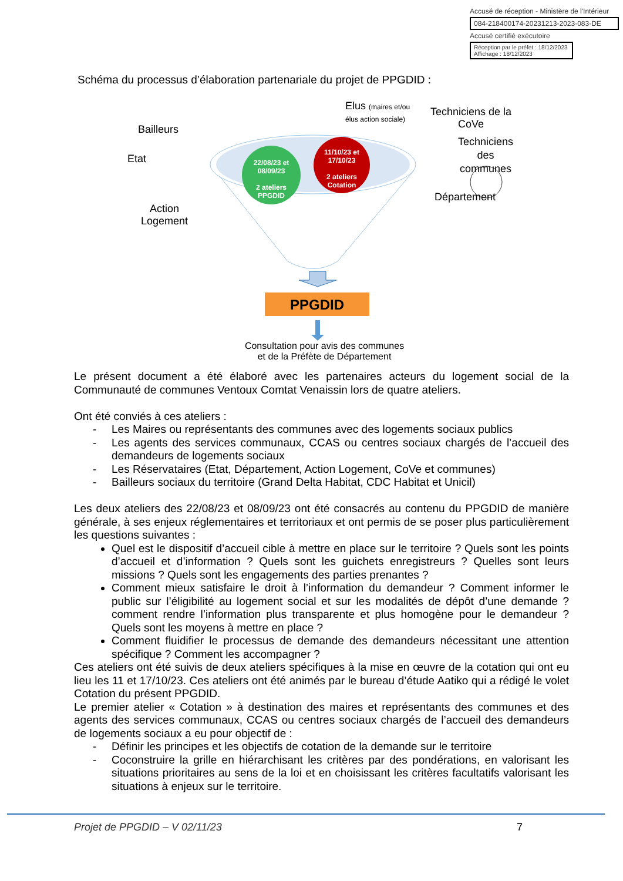Accusé de réception - Ministère de l'Intérieur
084-218400174-20231213-2023-083-DE
Accusé certifié exécutoire
Réception par le préfet : 18/12/2023
Affichage : 18/12/2023
Schéma du processus d’élaboration partenariale du projet de PPGDID :
22/08/23 et 08/09/23
2 ateliers PPGDID
11/10/23 et 17/10/23
2 ateliers Cotation
Elus (maires et/ou
élus action sociale)
Techniciens de la
CoVe
Bailleurs
Etat
Techniciens
des
communes
Département
Action
Logement
PPGDID
Consultation pour avis des communes
et de la Préfète de Département
Le présent document a été élaboré avec les partenaires acteurs du logement social de la Communauté de communes Ventoux Comtat Venaissin lors de quatre ateliers.
Ont été conviés à ces ateliers :
- Les Maires ou représentants des communes avec des logements sociaux publics
- Les agents des services communaux, CCAS ou centres sociaux chargés de l’accueil des demandeurs de logements sociaux
- Les Réservataires (Etat, Département, Action Logement, CoVe et communes)
- Bailleurs sociaux du territoire (Grand Delta Habitat, CDC Habitat et Unicil)
Les deux ateliers des 22/08/23 et 08/09/23 ont été consacrés au contenu du PPGDID de manière générale, à ses enjeux réglementaires et territoriaux et ont permis de se poser plus particulièrement les questions suivantes :
Quel est le dispositif d’accueil cible à mettre en place sur le territoire ? Quels sont les points d’accueil et d’information ? Quels sont les guichets enregistreurs ? Quelles sont leurs missions ? Quels sont les engagements des parties prenantes ?
Comment mieux satisfaire le droit à l’information du demandeur ? Comment informer le public sur l’éligibilité au logement social et sur les modalités de dépôt d’une demande ? comment rendre l’information plus transparente et plus homogène pour le demandeur ? Quels sont les moyens à mettre en place ?
Comment fluidifier le processus de demande des demandeurs nécessitant une attention spécifique ? Comment les accompagner ?
Ces ateliers ont été suivis de deux ateliers spécifiques à la mise en œuvre de la cotation qui ont eu lieu les 11 et 17/10/23. Ces ateliers ont été animés par le bureau d’étude Aatiko qui a rédigé le volet Cotation du présent PPGDID.
Le premier atelier « Cotation » à destination des maires et représentants des communes et des agents des services communaux, CCAS ou centres sociaux chargés de l’accueil des demandeurs de logements sociaux a eu pour objectif de :
- Définir les principes et les objectifs de cotation de la demande sur le territoire
- Coconstruire la grille en hiérarchisant les critères par des pondérations, en valorisant les situations prioritaires au sens de la loi et en choisissant les critères facultatifs valorisant les situations à enjeux sur le territoire.
Projet de PPGDID – V 02/11/23 7